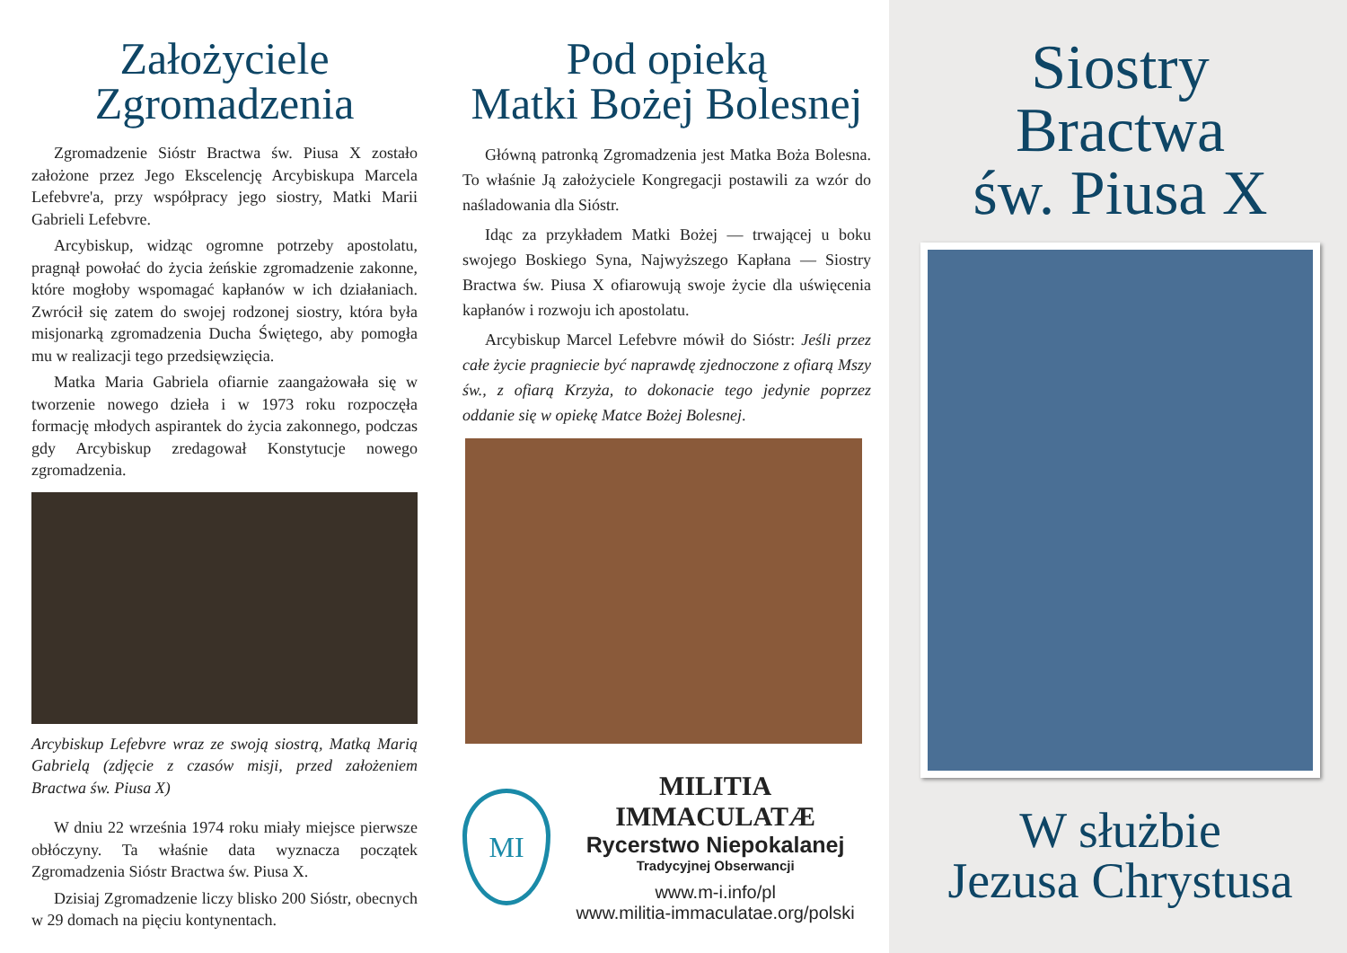Założyciele
Zgromadzenia
Zgromadzenie Sióstr Bractwa św. Piusa X zostało założone przez Jego Ekscelencję Arcybiskupa Marcela Lefebvre'a, przy współpracy jego siostry, Matki Marii Gabrieli Lefebvre.
Arcybiskup, widząc ogromne potrzeby apostolatu, pragnął powołać do życia żeńskie zgromadzenie zakonne, które mogłoby wspomagać kapłanów w ich działaniach. Zwrócił się zatem do swojej rodzonej siostry, która była misjonarką zgromadzenia Ducha Świętego, aby pomogła mu w realizacji tego przedsięwzięcia.
Matka Maria Gabriela ofiarnie zaangażowała się w tworzenie nowego dzieła i w 1973 roku rozpoczęła formację młodych aspirantek do życia zakonnego, podczas gdy Arcybiskup zredagował Konstytucje nowego zgromadzenia.
Arcybiskup Lefebvre wraz ze swoją siostrą, Matką Marią Gabrielą (zdjęcie z czasów misji, przed założeniem Bractwa św. Piusa X)
W dniu 22 września 1974 roku miały miejsce pierwsze obłóczyny. Ta właśnie data wyznacza początek Zgromadzenia Sióstr Bractwa św. Piusa X.
Dzisiaj Zgromadzenie liczy blisko 200 Sióstr, obecnych w 29 domach na pięciu kontynentach.
Pod opieką
Matki Bożej Bolesnej
Główną patronką Zgromadzenia jest Matka Boża Bolesna. To właśnie Ją założyciele Kongregacji postawili za wzór do naśladowania dla Sióstr.
Idąc za przykładem Matki Bożej — trwającej u boku swojego Boskiego Syna, Najwyższego Kapłana — Siostry Bractwa św. Piusa X ofiarowują swoje życie dla uświęcenia kapłanów i rozwoju ich apostolatu.
Arcybiskup Marcel Lefebvre mówił do Sióstr: Jeśli przez całe życie pragniecie być naprawdę zjednoczone z ofiarą Mszy św., z ofiarą Krzyża, to dokonacie tego jedynie poprzez oddanie się w opiekę Matce Bożej Bolesnej.
MI
MILITIA IMMACULATÆ
Rycerstwo Niepokalanej
Tradycyjnej Obserwancji
www.m-i.info/pl
www.militia-immaculatae.org/polski
Siostry
Bractwa
św. Piusa X
W służbie
Jezusa Chrystusa